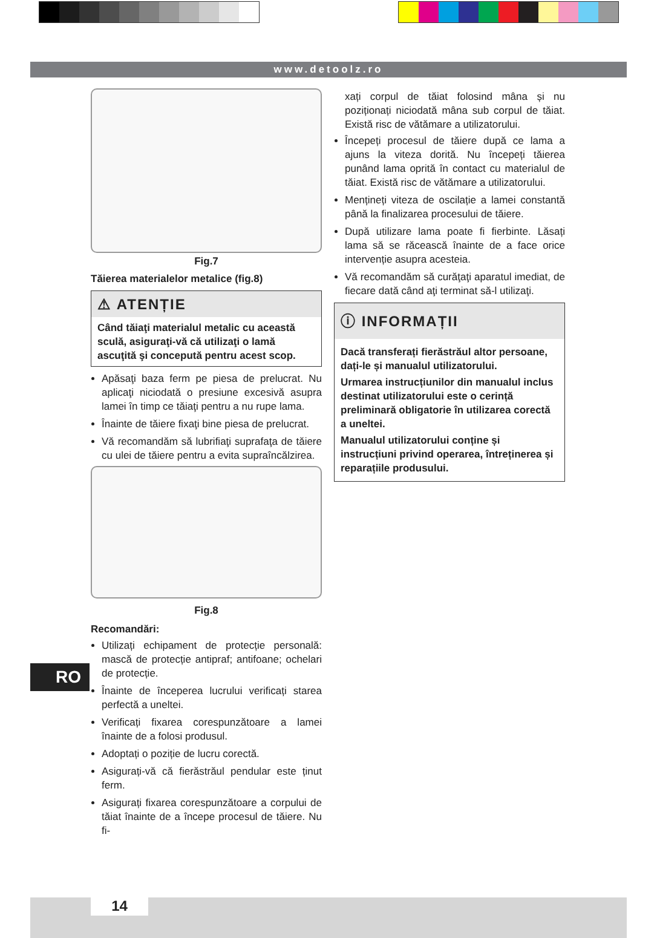www.detoolz.ro
Fig.7
Tăierea materialelor metalice (fig.8)
⚠ ATENȚIE
Când tăiaţi materialul metalic cu această sculă, asiguraţi-vă că utilizaţi o lamă ascuţită şi concepută pentru acest scop.
Apăsaţi baza ferm pe piesa de prelucrat. Nu aplicaţi niciodată o presiune excesivă asupra lamei în timp ce tăiaţi pentru a nu rupe lama.
Înainte de tăiere fixaţi bine piesa de prelucrat.
Vă recomandăm să lubrifiaţi suprafaţa de tăiere cu ulei de tăiere pentru a evita supraîncălzirea.
Fig.8
Recomandări:
Utilizați echipament de protecție personală: mască de protecție antipraf; antifoane; ochelari de protecție.
Înainte de începerea lucrului verificați starea perfectă a uneltei.
Verificați fixarea corespunzătoare a lamei înainte de a folosi produsul.
Adoptați o poziție de lucru corectă.
Asigurați-vă că fierăstrăul pendular este ținut ferm.
Asigurați fixarea corespunzătoare a corpului de tăiat înainte de a începe procesul de tăiere. Nu fi-
xați corpul de tăiat folosind mâna și nu poziționați niciodată mâna sub corpul de tăiat. Există risc de vătămare a utilizatorului.
Începeți procesul de tăiere după ce lama a ajuns la viteza dorită. Nu începeți tăierea punând lama oprită în contact cu materialul de tăiat. Există risc de vătămare a utilizatorului.
Mențineți viteza de oscilație a lamei constantă până la finalizarea procesului de tăiere.
După utilizare lama poate fi fierbinte. Lăsați lama să se răcească înainte de a face orice intervenție asupra acesteia.
Vă recomandăm să curăţaţi aparatul imediat, de fiecare dată când aţi terminat să-l utilizaţi.
ⓘ INFORMAȚII
Dacă transferați fierăstrăul altor persoane, dați-le și manualul utilizatorului.
Urmarea instrucțiunilor din manualul inclus destinat utilizatorului este o cerință preliminară obligatorie în utilizarea corectă a uneltei.
Manualul utilizatorului conține și instrucțiuni privind operarea, întreținerea și reparațiile produsului.
RO
14